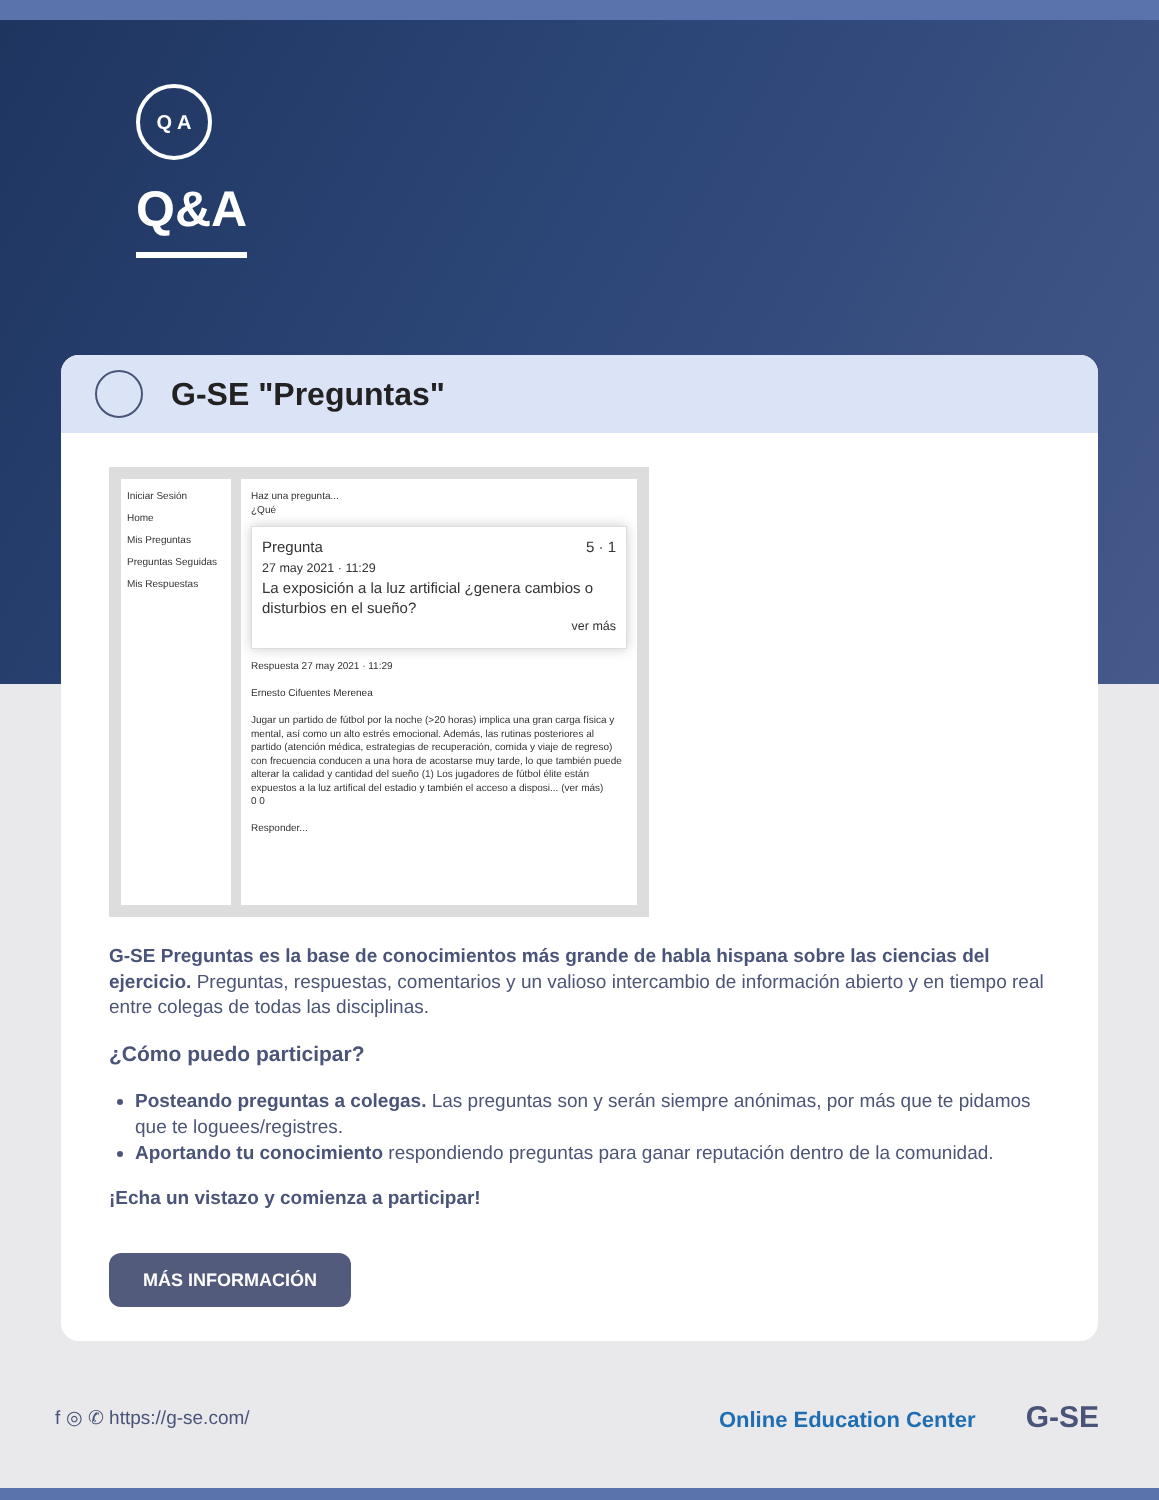Q A
Q&A
G-SE "Preguntas"
Iniciar Sesión
Home
Mis Preguntas
Preguntas Seguidas
Mis Respuestas
Haz una pregunta...
¿Qué
Pregunta 5 · 1
27 may 2021 · 11:29
La exposición a la luz artificial ¿genera cambios o disturbios en el sueño?
ver más
Respuesta 27 may 2021 · 11:29
Ernesto Cifuentes Merenea
Jugar un partido de fútbol por la noche (>20 horas) implica una gran carga física y mental, así como un alto estrés emocional. Además, las rutinas posteriores al partido (atención médica, estrategias de recuperación, comida y viaje de regreso) con frecuencia conducen a una hora de acostarse muy tarde, lo que también puede alterar la calidad y cantidad del sueño (1) Los jugadores de fútbol élite están expuestos a la luz artifical del estadio y también el acceso a disposi... (ver más)
0 0
Responder...
G-SE Preguntas es la base de conocimientos más grande de habla hispana sobre las ciencias del ejercicio. Preguntas, respuestas, comentarios y un valioso intercambio de información abierto y en tiempo real entre colegas de todas las disciplinas.
¿Cómo puedo participar?
Posteando preguntas a colegas. Las preguntas son y serán siempre anónimas, por más que te pidamos que te loguees/registres.
Aportando tu conocimiento respondiendo preguntas para ganar reputación dentro de la comunidad.
¡Echa un vistazo y comienza a participar!
MÁS INFORMACIÓN
f ◎ ✆ https://g-se.com/
Online Education Center G-SE